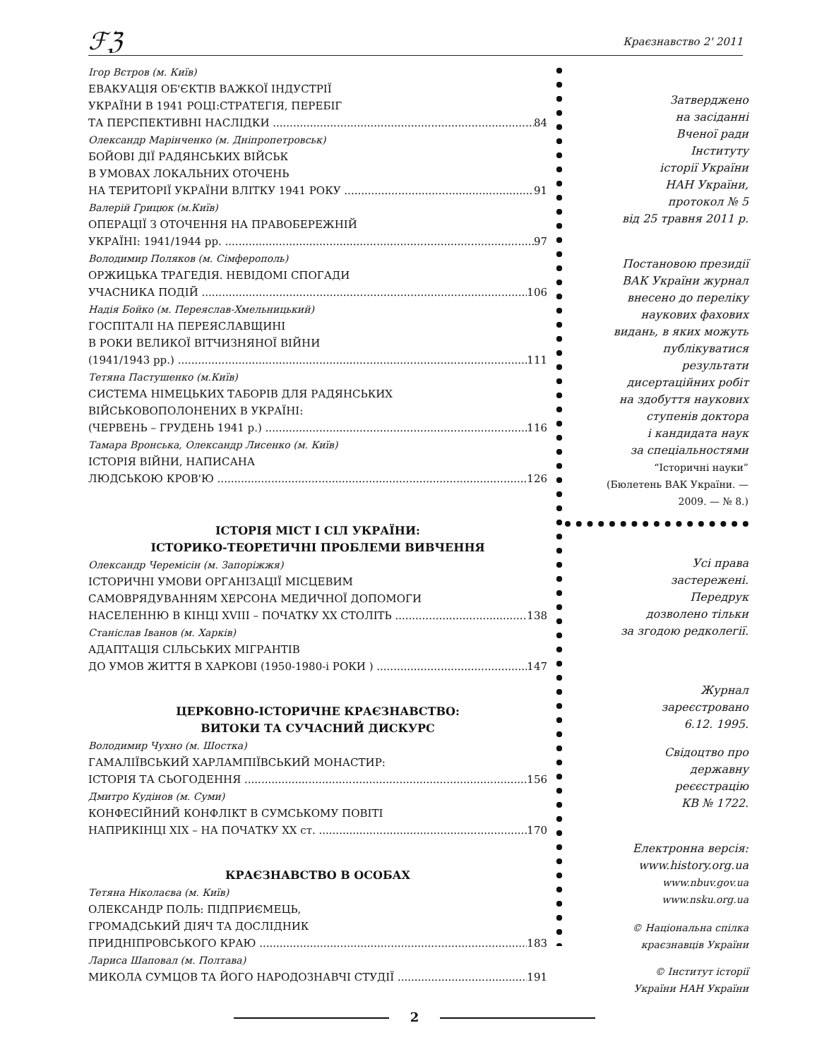ℱℨ Краєзнавство 2' 2011
Ігор Вєтров (м. Київ)
ЕВАКУАЦІЯ ОБ'ЄКТІВ ВАЖКОЇ ІНДУСТРІЇ
УКРАЇНИ В 1941 РОЦІ:СТРАТЕГІЯ, ПЕРЕБІГ
ТА ПЕРСПЕКТИВНІ НАСЛІДКИ 84
Олександр Марінченко (м. Дніпропетровськ)
БОЙОВІ ДІЇ РАДЯНСЬКИХ ВІЙСЬК
В УМОВАХ ЛОКАЛЬНИХ ОТОЧЕНЬ
НА ТЕРИТОРІЇ УКРАЇНИ ВЛІТКУ 1941 РОКУ 91
Валерій Грицюк (м.Київ)
ОПЕРАЦІЇ З ОТОЧЕННЯ НА ПРАВОБЕРЕЖНІЙ
УКРАЇНІ: 1941/1944 рр. 97
Володимир Поляков (м. Сімферополь)
ОРЖИЦЬКА ТРАГЕДІЯ. НЕВІДОМІ СПОГАДИ
УЧАСНИКА ПОДІЙ 106
Надія Бойко (м. Переяслав-Хмельницький)
ГОСПІТАЛІ НА ПЕРЕЯСЛАВЩИНІ
В РОКИ ВЕЛИКОЇ ВІТЧИЗНЯНОЇ ВІЙНИ
(1941/1943 рр.) 111
Тетяна Пастушенко (м.Київ)
СИСТЕМА НІМЕЦЬКИХ ТАБОРІВ ДЛЯ РАДЯНСЬКИХ
ВІЙСЬКОВОПОЛОНЕНИХ В УКРАЇНІ:
(ЧЕРВЕНЬ – ГРУДЕНЬ 1941 р.) 116
Тамара Вронська, Олександр Лисенко (м. Київ)
ІСТОРІЯ ВІЙНИ, НАПИСАНА
ЛЮДСЬКОЮ КРОВ'Ю 126
ІСТОРІЯ МІСТ І СІЛ УКРАЇНИ:
ІСТОРИКО-ТЕОРЕТИЧНІ ПРОБЛЕМИ ВИВЧЕННЯ
Олександр Черемісін (м. Запоріжжя)
ІСТОРИЧНІ УМОВИ ОРГАНІЗАЦІЇ МІСЦЕВИМ
САМОВРЯДУВАННЯМ ХЕРСОНА МЕДИЧНОЇ ДОПОМОГИ
НАСЕЛЕННЮ В КІНЦІ XVIII – ПОЧАТКУ XX СТОЛІТЬ 138
Станіслав Іванов (м. Харків)
АДАПТАЦІЯ СІЛЬСЬКИХ МІГРАНТІВ
ДО УМОВ ЖИТТЯ В ХАРКОВІ (1950-1980-і РОКИ ) 147
ЦЕРКОВНО-ІСТОРИЧНЕ КРАЄЗНАВСТВО:
ВИТОКИ ТА СУЧАСНИЙ ДИСКУРС
Володимир Чухно (м. Шостка)
ГАМАЛІЇВСЬКИЙ ХАРЛАМПІЇВСЬКИЙ МОНАСТИР:
ІСТОРІЯ ТА СЬОГОДЕННЯ 156
Дмитро Кудінов (м. Суми)
КОНФЕСІЙНИЙ КОНФЛІКТ В СУМСЬКОМУ ПОВІТІ
НАПРИКІНЦІ XIX – НА ПОЧАТКУ XX ст. 170
КРАЄЗНАВСТВО В ОСОБАХ
Тетяна Ніколаєва (м. Київ)
ОЛЕКСАНДР ПОЛЬ: ПІДПРИЄМЕЦЬ,
ГРОМАДСЬКИЙ ДІЯЧ ТА ДОСЛІДНИК
ПРИДНІПРОВСЬКОГО КРАЮ 183
Лариса Шаповал (м. Полтава)
МИКОЛА СУМЦОВ ТА ЙОГО НАРОДОЗНАВЧІ СТУДІЇ 191
Затверджено
на засіданні
Вченої ради
Інституту
історії України
НАН України,
протокол № 5
від 25 травня 2011 р.
Постановою президії
ВАК України журнал
внесено до переліку
наукових фахових
видань, в яких можуть
публікуватися
результати
дисертаційних робіт
на здобуття наукових
ступенів доктора
і кандидата наук
за спеціальностями
“Історичні науки”
(Бюлетень ВАК України. —
2009. — № 8.)
Усі права
застережені.
Передрук
дозволено тільки
за згодою редколегії.
Журнал
зареєстровано
6.12. 1995.
Свідоцтво про
державну
реєєстрацію
КВ № 1722.
Електронна версія:
www.history.org.ua
www.nbuv.gov.ua
www.nsku.org.ua
© Національна спілка
краєзнавців України
© Інститут історії
України НАН України
2